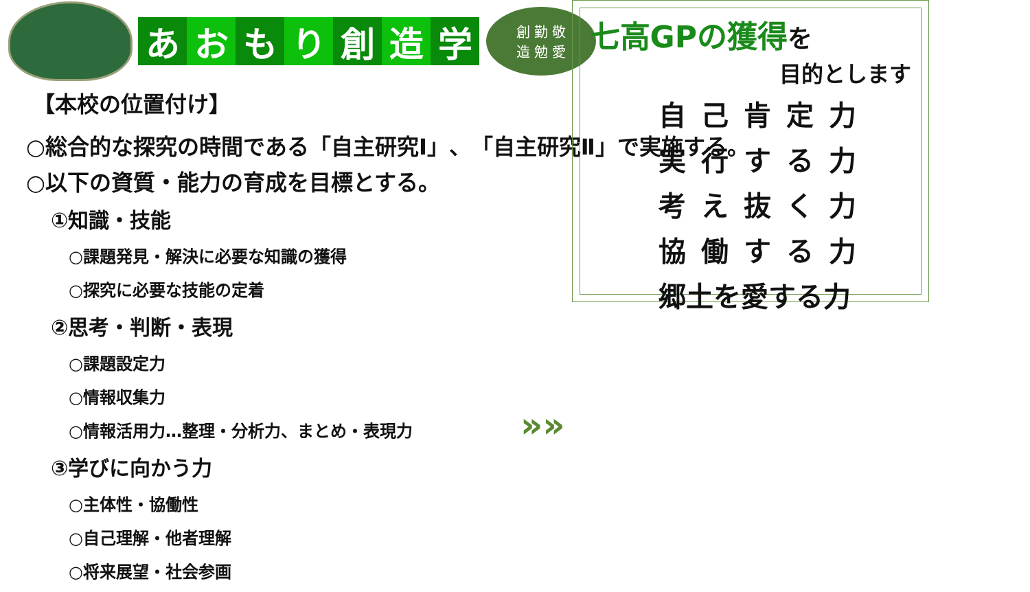あおもり創造学
創 勤 敬
造 勉 愛
【本校の位置付け】
○総合的な探究の時間である「自主研究Ⅰ」、「自主研究Ⅱ」で実施する。
○以下の資質・能力の育成を目標とする。
①知識・技能
○課題発見・解決に必要な知識の獲得
○探究に必要な技能の定着
②思考・判断・表現
○課題設定力
○情報収集力
○情報活用力…整理・分析力、まとめ・表現力
③学びに向かう力
○主体性・協働性
○自己理解・他者理解
○将来展望・社会参画
»»
七高GPの獲得 を
目的とします
自己肯定力
実行する力
考え抜く力
協働する力
郷土を愛する力